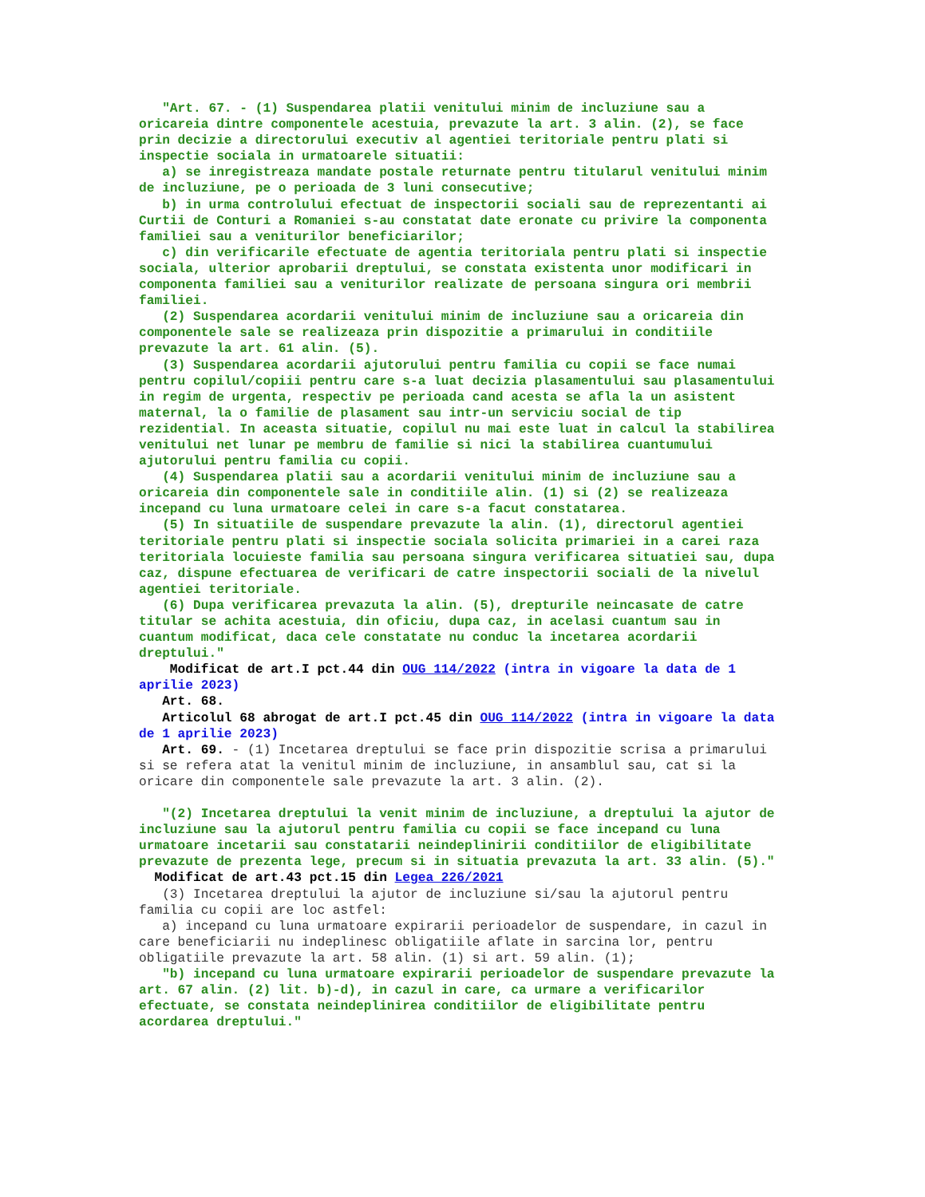"Art. 67. - (1) Suspendarea platii venitului minim de incluziune sau a oricareia dintre componentele acestuia, prevazute la art. 3 alin. (2), se face prin decizie a directorului executiv al agentiei teritoriale pentru plati si inspectie sociala in urmatoarele situatii:
a) se inregistreaza mandate postale returnate pentru titularul venitului minim de incluziune, pe o perioada de 3 luni consecutive;
b) in urma controlului efectuat de inspectorii sociali sau de reprezentanti ai Curtii de Conturi a Romaniei s-au constatat date eronate cu privire la componenta familiei sau a veniturilor beneficiarilor;
c) din verificarile efectuate de agentia teritoriala pentru plati si inspectie sociala, ulterior aprobarii dreptului, se constata existenta unor modificari in componenta familiei sau a veniturilor realizate de persoana singura ori membrii familiei.
(2) Suspendarea acordarii venitului minim de incluziune sau a oricareia din componentele sale se realizeaza prin dispozitie a primarului in conditiile prevazute la art. 61 alin. (5).
(3) Suspendarea acordarii ajutorului pentru familia cu copii se face numai pentru copilul/copiii pentru care s-a luat decizia plasamentului sau plasamentului in regim de urgenta, respectiv pe perioada cand acesta se afla la un asistent maternal, la o familie de plasament sau intr-un serviciu social de tip rezidential. In aceasta situatie, copilul nu mai este luat in calcul la stabilirea venitului net lunar pe membru de familie si nici la stabilirea cuantumului ajutorului pentru familia cu copii.
(4) Suspendarea platii sau a acordarii venitului minim de incluziune sau a oricareia din componentele sale in conditiile alin. (1) si (2) se realizeaza incepand cu luna urmatoare celei in care s-a facut constatarea.
(5) In situatiile de suspendare prevazute la alin. (1), directorul agentiei teritoriale pentru plati si inspectie sociala solicita primariei in a carei raza teritoriala locuieste familia sau persoana singura verificarea situatiei sau, dupa caz, dispune efectuarea de verificari de catre inspectorii sociali de la nivelul agentiei teritoriale.
(6) Dupa verificarea prevazuta la alin. (5), drepturile neincasate de catre titular se achita acestuia, din oficiu, dupa caz, in acelasi cuantum sau in cuantum modificat, daca cele constatate nu conduc la incetarea acordarii dreptului."
Modificat de art.I pct.44 din OUG 114/2022 (intra in vigoare la data de 1 aprilie 2023)
Art. 68.
Articolul 68 abrogat de art.I pct.45 din OUG 114/2022 (intra in vigoare la data de 1 aprilie 2023)
Art. 69. - (1) Incetarea dreptului se face prin dispozitie scrisa a primarului si se refera atat la venitul minim de incluziune, in ansamblul sau, cat si la oricare din componentele sale prevazute la art. 3 alin. (2).
"(2) Incetarea dreptului la venit minim de incluziune, a dreptului la ajutor de incluziune sau la ajutorul pentru familia cu copii se face incepand cu luna urmatoare incetarii sau constatarii neindeplinirii conditiilor de eligibilitate prevazute de prezenta lege, precum si in situatia prevazuta la art. 33 alin. (5)."
Modificat de art.43 pct.15 din Legea 226/2021
(3) Incetarea dreptului la ajutor de incluziune si/sau la ajutorul pentru familia cu copii are loc astfel:
a) incepand cu luna urmatoare expirarii perioadelor de suspendare, in cazul in care beneficiarii nu indeplinesc obligatiile aflate in sarcina lor, pentru obligatiile prevazute la art. 58 alin. (1) si art. 59 alin. (1);
"b) incepand cu luna urmatoare expirarii perioadelor de suspendare prevazute la art. 67 alin. (2) lit. b)-d), in cazul in care, ca urmare a verificarilor efectuate, se constata neindeplinirea conditiilor de eligibilitate pentru acordarea dreptului."